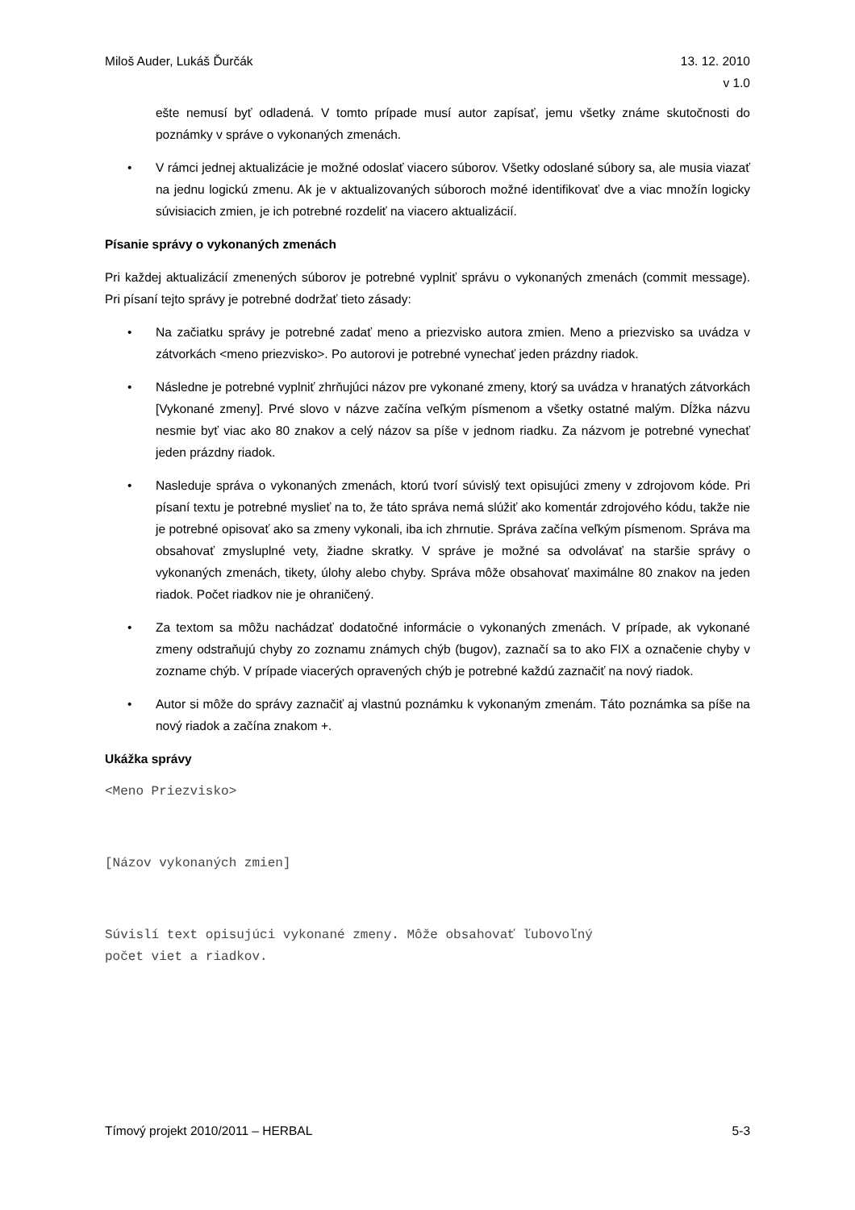Miloš Auder, Lukáš Ďurčák 13. 12. 2010
v 1.0
ešte nemusí byť odladená. V tomto prípade musí autor zapísať, jemu všetky známe skutočnosti do poznámky v správe o vykonaných zmenách.
• V rámci jednej aktualizácie je možné odoslať viacero súborov. Všetky odoslané súbory sa, ale musia viazať na jednu logickú zmenu. Ak je v aktualizovaných súboroch možné identifikovať dve a viac množín logicky súvisiacich zmien, je ich potrebné rozdeliť na viacero aktualizácií.
Písanie správy o vykonaných zmenách
Pri každej aktualizácií zmenených súborov je potrebné vyplniť správu o vykonaných zmenách (commit message). Pri písaní tejto správy je potrebné dodržať tieto zásady:
• Na začiatku správy je potrebné zadať meno a priezvisko autora zmien. Meno a priezvisko sa uvádza v zátvorkách <meno priezvisko>. Po autorovi je potrebné vynechať jeden prázdny riadok.
• Následne je potrebné vyplniť zhrňujúci názov pre vykonané zmeny, ktorý sa uvádza v hranatých zátvorkách [Vykonané zmeny]. Prvé slovo v názve začína veľkým písmenom a všetky ostatné malým. Dĺžka názvu nesmie byť viac ako 80 znakov a celý názov sa píše v jednom riadku. Za názvom je potrebné vynechať jeden prázdny riadok.
• Nasleduje správa o vykonaných zmenách, ktorú tvorí súvislý text opisujúci zmeny v zdrojovom kóde. Pri písaní textu je potrebné myslieť na to, že táto správa nemá slúžiť ako komentár zdrojového kódu, takže nie je potrebné opisovať ako sa zmeny vykonali, iba ich zhrnutie. Správa začína veľkým písmenom. Správa ma obsahovať zmysluplné vety, žiadne skratky. V správe je možné sa odvolávať na staršie správy o vykonaných zmenách, tikety, úlohy alebo chyby. Správa môže obsahovať maximálne 80 znakov na jeden riadok. Počet riadkov nie je ohraničený.
• Za textom sa môžu nachádzať dodatočné informácie o vykonaných zmenách. V prípade, ak vykonané zmeny odstraňujú chyby zo zoznamu známych chýb (bugov), zaznačí sa to ako FIX a označenie chyby v zozname chýb. V prípade viacerých opravených chýb je potrebné každú zaznačiť na nový riadok.
• Autor si môže do správy zaznačiť aj vlastnú poznámku k vykonaným zmenám. Táto poznámka sa píše na nový riadok a začína znakom +.
Ukážka správy
<Meno Priezvisko>
[Názov vykonaných zmien]
Súvislí text opisujúci vykonané zmeny. Môže obsahovať ľubovoľný
počet viet a riadkov.
Tímový projekt 2010/2011 – HERBAL
5-3